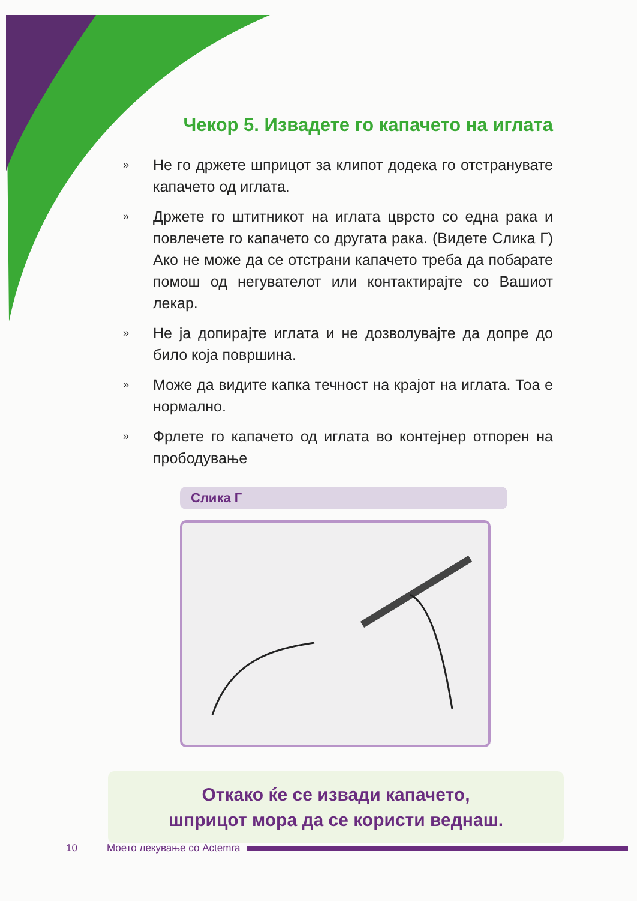Чекор 5. Извадете го капачето на иглата
» Не го држете шприцот за клипот додека го отстранувате капачето од иглата.
» Држете го штитникот на иглата цврсто со една рака и повлечете го капачето со другата рака. (Видете Слика Г) Ако не може да се отстрани капачето треба да побарате помош од негувателот или контактирајте со Вашиот лекар.
» Не ја допирајте иглата и не дозволувајте да допре до било која површина.
» Може да видите капка течност на крајот на иглата. Тоа е нормално.
» Фрлете го капачето од иглата во контејнер отпорен на прободување
Слика Г
Откако ќе се извади капачето,
шприцот мора да се користи веднаш.
10 Моето лекување со Actemra